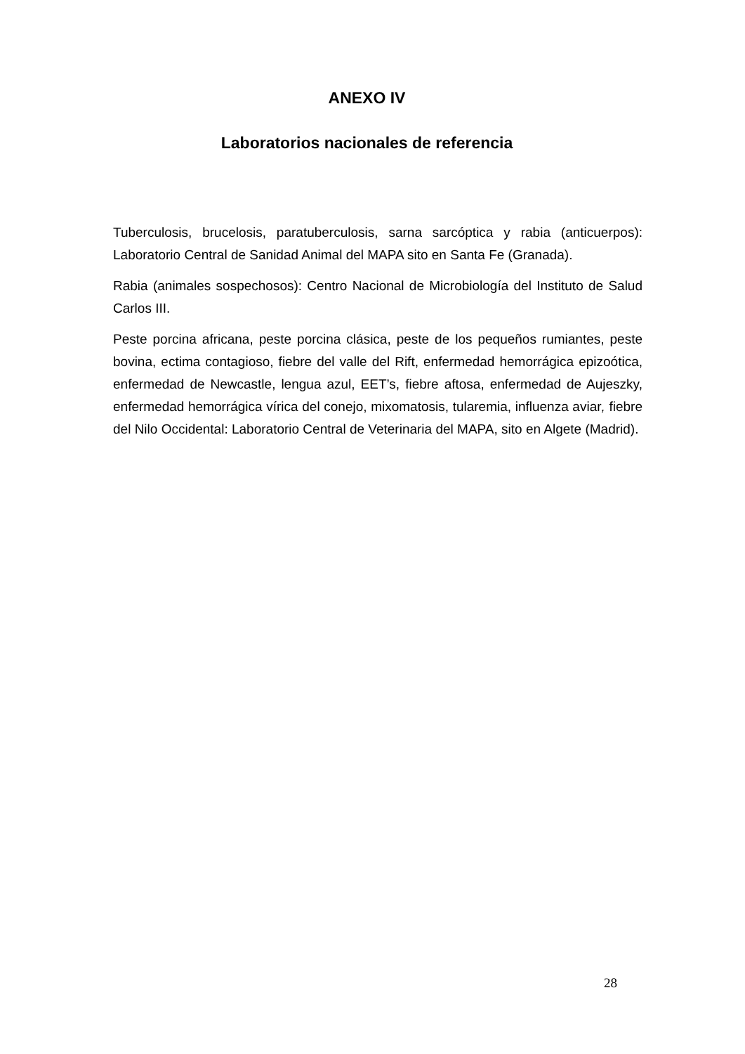ANEXO IV
Laboratorios nacionales de referencia
Tuberculosis, brucelosis, paratuberculosis, sarna sarcóptica y rabia (anticuerpos): Laboratorio Central de Sanidad Animal del MAPA sito en Santa Fe (Granada).
Rabia (animales sospechosos): Centro Nacional de Microbiología del Instituto de Salud Carlos III.
Peste porcina africana, peste porcina clásica, peste de los pequeños rumiantes, peste bovina, ectima contagioso, fiebre del valle del Rift, enfermedad hemorrágica epizoótica, enfermedad de Newcastle, lengua azul, EET’s, fiebre aftosa, enfermedad de Aujeszky, enfermedad hemorrágica vírica del conejo, mixomatosis, tularemia, influenza aviar, fiebre del Nilo Occidental: Laboratorio Central de Veterinaria del MAPA, sito en Algete (Madrid).
28